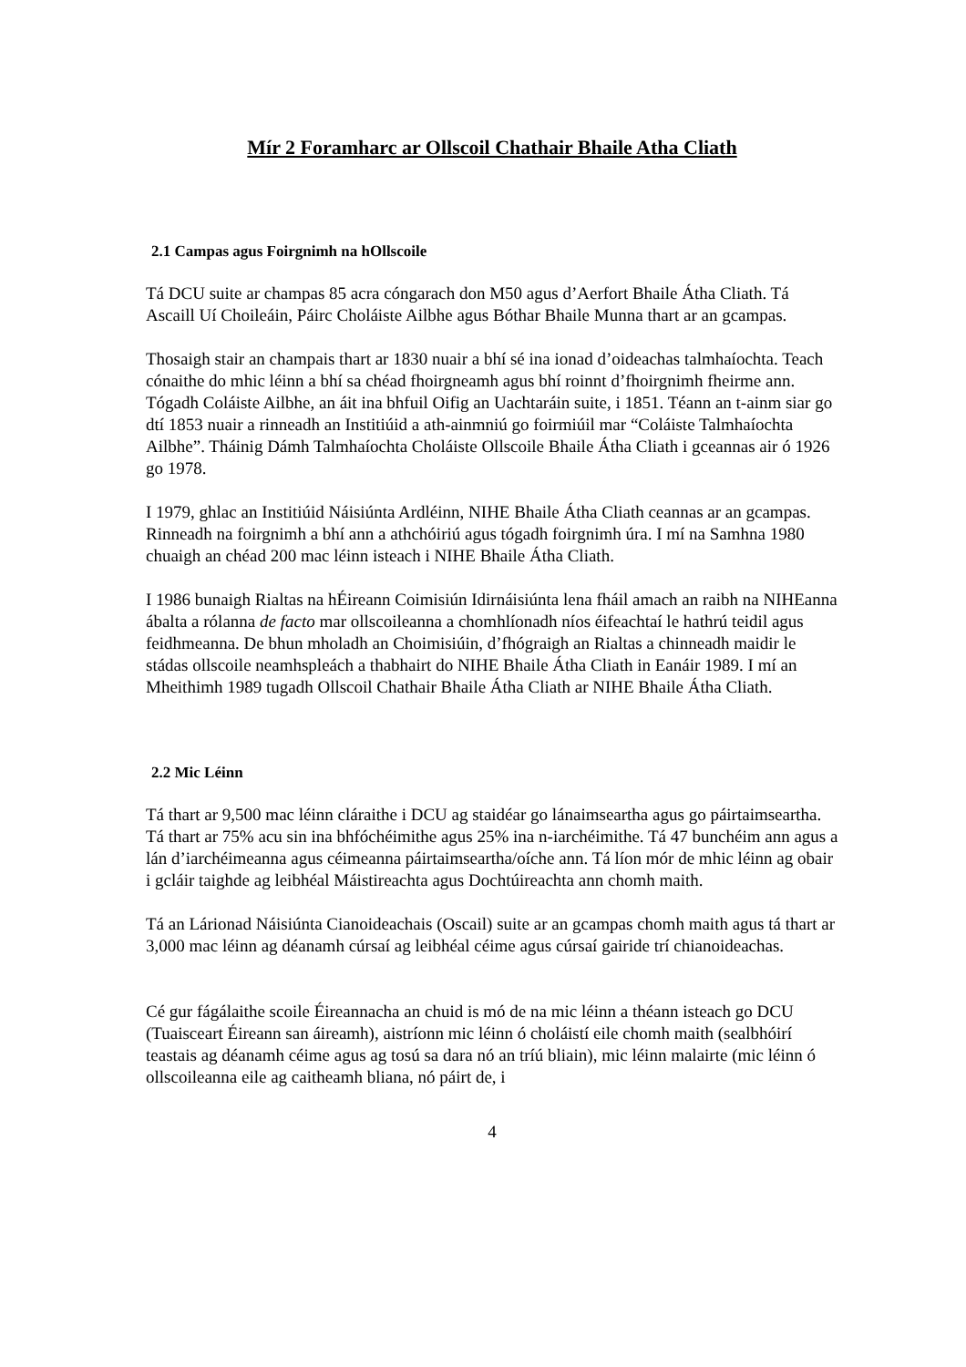Mír 2 Foramharc ar Ollscoil Chathair Bhaile Atha Cliath
2.1 Campas agus Foirgnimh na hOllscoile
Tá DCU suite ar champas 85 acra cóngarach don M50 agus d’Aerfort Bhaile Átha Cliath. Tá Ascaill Uí Choileáin, Páirc Choláiste Ailbhe agus Bóthar Bhaile Munna thart ar an gcampas.
Thosaigh stair an champais thart ar 1830 nuair a bhí sé ina ionad d’oideachas talmhaíochta. Teach cónaithe do mhic léinn a bhí sa chéad fhoirgneamh agus bhí roinnt d’fhoirgnimh fheirme ann. Tógadh Coláiste Ailbhe, an áit ina bhfuil Oifig an Uachtaráin suite, i 1851. Téann an t-ainm siar go dtí 1853 nuair a rinneadh an Institiúid a ath-ainmniú go foirmiúil mar “Coláiste Talmhaíochta Ailbhe”. Tháinig Dámh Talmhaíochta Choláiste Ollscoile Bhaile Átha Cliath i gceannas air ó 1926 go 1978.
I 1979, ghlac an Institiúid Náisiúnta Ardléinn, NIHE Bhaile Átha Cliath ceannas ar an gcampas. Rinneadh na foirgnimh a bhí ann a athchóiriú agus tógadh foirgnimh úra. I mí na Samhna 1980 chuaigh an chéad 200 mac léinn isteach i NIHE Bhaile Átha Cliath.
I 1986 bunaigh Rialtas na hÉireann Coimisiún Idirnáisiúnta lena fháil amach an raibh na NIHEanna ábalta a rólanna de facto mar ollscoileanna a chomhlíonadh níos éifeachtaí le hathrú teidil agus feidhmeanna. De bhun mholadh an Choimisiúin, d’fhógraigh an Rialtas a chinneadh maidir le stádas ollscoile neamhspleách a thabhairt do NIHE Bhaile Átha Cliath in Eanáir 1989. I mí an Mheithimh 1989 tugadh Ollscoil Chathair Bhaile Átha Cliath ar NIHE Bhaile Átha Cliath.
2.2 Mic Léinn
Tá thart ar 9,500 mac léinn cláraithe i DCU ag staidéar go lánaimseartha agus go páirtaimseartha. Tá thart ar 75% acu sin ina bhfóchéimithe agus 25% ina n-iarchéimithe. Tá 47 bunchéim ann agus a lán d’iarchéimeanna agus céimeanna páirtaimseartha/oíche ann. Tá líon mór de mhic léinn ag obair i gcláir taighde ag leibhéal Máistireachta agus Dochtúireachta ann chomh maith.
Tá an Lárionad Náisiúnta Cianoideachais (Oscail) suite ar an gcampas chomh maith agus tá thart ar 3,000 mac léinn ag déanamh cúrsaí ag leibhéal céime agus cúrsaí gairide trí chianoideachas.
Cé gur fágálaithe scoile Éireannacha an chuid is mó de na mic léinn a théann isteach go DCU (Tuaisceart Éireann san áireamh), aistríonn mic léinn ó choláistí eile chomh maith (sealbhóirí teastais ag déanamh céime agus ag tosú sa dara nó an tríú bliain), mic léinn malairte (mic léinn ó ollscoileanna eile ag caitheamh bliana, nó páirt de, i
4